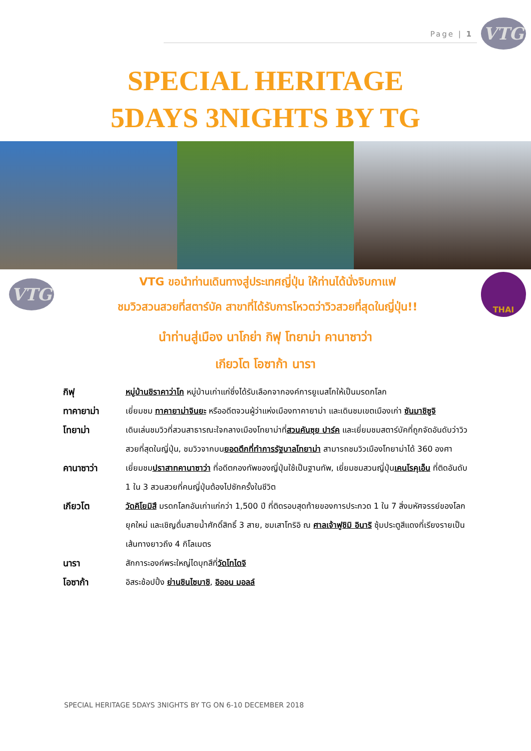Page | 1
VTG
SPECIAL HERITAGE
5DAYS 3NIGHTS BY TG
VTG
VTG ขอนำท่านเดินทางสู่ประเทศญี่ปุ่น ให้ท่านได้นั่งจิบกาแฟ
ชมวิวสวนสวยที่สตาร์บัค สาขาที่ได้รับการโหวตว่าวิวสวยที่สุดในญี่ปุ่น!!
THAI
นำท่านสู่เมือง นาโกย่า กิฟุ โทยาม่า คานาซาว่า
เกียวโต โอซาก้า นารา
| กิฟุ | หมู่บ้านชิราคาว่าโก หมู่บ้านเก่าแก่ซึ่งได้รับเลือกจากองค์การยูเนสโกให้เป็นมรดกโลก |
| ทาคายาม่า | เยี่ยมชม ทาคายาม่าจินยะ หรืออดีตจวนผู้ว่าแห่งเมืองทาคายาม่า และเดินชมเขตเมืองเก่า ซันมาชิซูจิ |
| โทยาม่า | เดินเล่นชมวิวที่สวนสาธารณะใจกลางเมืองโทยาม่าที่ สวนคันซุย ปาร์ค และเยี่ยมชมสตาร์บัคที่ถูกจัดอันดับว่าวิวสวยที่สุดในญี่ปุ่น, ชมวิวจากบน ยอดตึกที่ทำการรัฐบาลโทยาม่า สามารถชมวิวเมืองโทยาม่าได้ 360 องศา |
| คานาซาว่า | เยี่ยมชม ปราสาทคานาซาว่า ที่อดีตกองทัพของญี่ปุ่นใช้เป็นฐานทัพ, เยี่ยมชมสวนญี่ปุ่น เคนโรคุเอ็น ที่ติดอันดับ 1 ใน 3 สวนสวยที่คนญี่ปุ่นต้องไปซักครั้งในชีวิต |
| เกียวโต | วัดคิโยมิสึ มรดกโลกอันเก่าแก่กว่า 1,500 ปี ที่ติดรอบสุดท้ายของการประกวด 1 ใน 7 สิ่งมหัศจรรย์ของโลกยุคใหม่ และเชิญดื่มสายน้ำศักดิ์สิทธิ์ 3 สาย, ชมเสาโทริอิ ณ ศาลเจ้าฟูชิมิ อินาริ ซุ้มประตูสีแดงที่เรียงรายเป็นเส้นทางยาวถึง 4 กิโลเมตร |
| นารา | สักการะองค์พระใหญ่ไดบุทสึที่ วัดโทไดจิ |
| โอซาก้า | อิสระช้อปปิ้ง ย่านชินไซบาชิ , อิออน มอลล์ |
SPECIAL HERITAGE 5DAYS 3NIGHTS BY TG ON 6-10 DECEMBER 2018